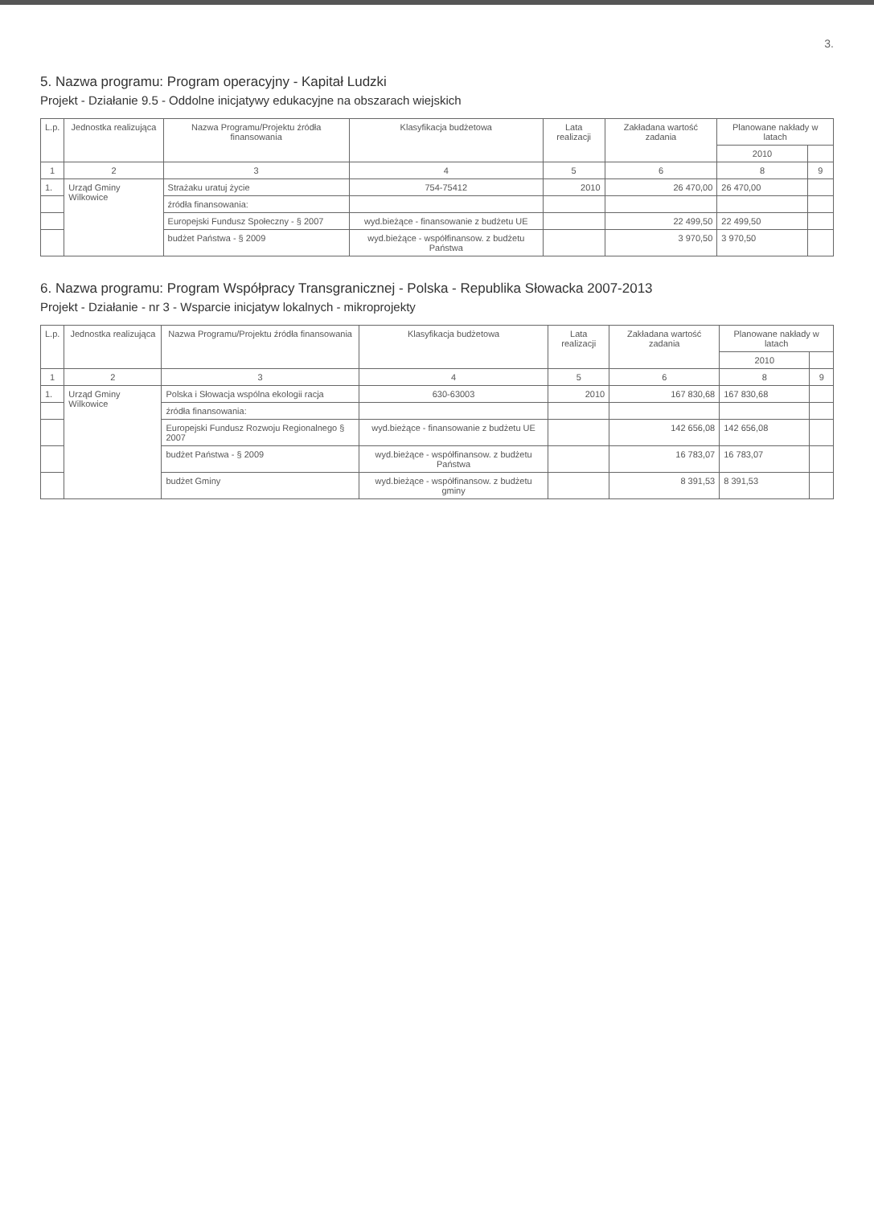3.
5. Nazwa programu: Program operacyjny - Kapitał Ludzki
Projekt - Działanie 9.5 - Oddolne inicjatywy edukacyjne na obszarach wiejskich
| L.p. | Jednostka realizująca | Nazwa Programu/Projektu źródła finansowania | Klasyfikacja budżetowa | Lata realizacji | Zakładana wartość zadania | Planowane nakłady w latach | |
| --- | --- | --- | --- | --- | --- | --- | --- |
| | | | | | | 2010 | |
| 1 | 2 | 3 | 4 | 5 | 6 | 8 | 9 |
| 1. | Urząd Gminy Wilkowice | Strażaku uratuj życie | 754-75412 | 2010 | 26 470,00 | 26 470,00 | |
| | | źródła finansowania: | | | | | |
| | | Europejski Fundusz Społeczny - § 2007 | wyd.bieżące - finansowanie z budżetu UE | | 22 499,50 | 22 499,50 | |
| | | budżet Państwa - § 2009 | wyd.bieżące - współfinansow. z budżetu Państwa | | 3 970,50 | 3 970,50 | |
6. Nazwa programu: Program Współpracy Transgranicznej - Polska - Republika Słowacka 2007-2013
Projekt - Działanie - nr 3 - Wsparcie inicjatyw lokalnych - mikroprojekty
| L.p. | Jednostka realizująca | Nazwa Programu/Projektu źródła finansowania | Klasyfikacja budżetowa | Lata realizacji | Zakładana wartość zadania | Planowane nakłady w latach | |
| --- | --- | --- | --- | --- | --- | --- | --- |
| | | | | | | 2010 | |
| 1 | 2 | 3 | 4 | 5 | 6 | 8 | 9 |
| 1. | Urząd Gminy Wilkowice | Polska i Słowacja wspólna ekologii racja | 630-63003 | 2010 | 167 830,68 | 167 830,68 | |
| | | źródła finansowania: | | | | | |
| | | Europejski Fundusz Rozwoju Regionalnego § 2007 | wyd.bieżące - finansowanie z budżetu UE | | 142 656,08 | 142 656,08 | |
| | | budżet Państwa - § 2009 | wyd.bieżące - współfinansow. z budżetu Państwa | | 16 783,07 | 16 783,07 | |
| | | budżet Gminy | wyd.bieżące - współfinansow. z budżetu gminy | | 8 391,53 | 8 391,53 | |